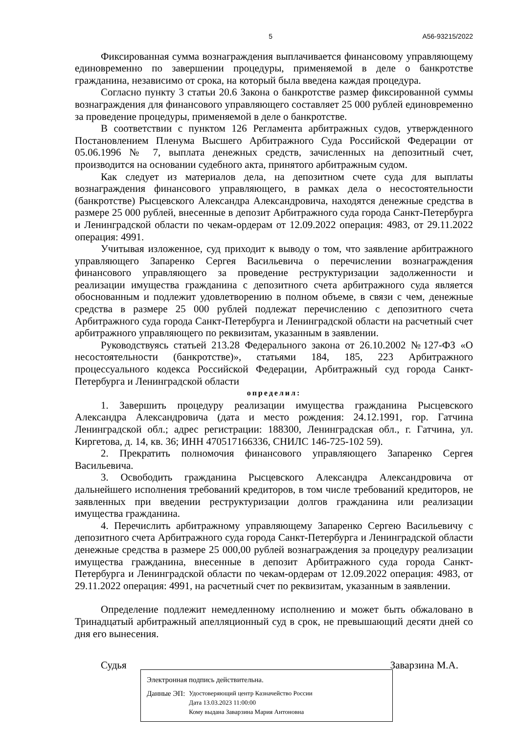5 А56-93215/2022
Фиксированная сумма вознаграждения выплачивается финансовому управляющему единовременно по завершении процедуры, применяемой в деле о банкротстве гражданина, независимо от срока, на который была введена каждая процедура.
Согласно пункту 3 статьи 20.6 Закона о банкротстве размер фиксированной суммы вознаграждения для финансового управляющего составляет 25 000 рублей единовременно за проведение процедуры, применяемой в деле о банкротстве.
В соответствии с пунктом 126 Регламента арбитражных судов, утвержденного Постановлением Пленума Высшего Арбитражного Суда Российской Федерации от 05.06.1996 № 7, выплата денежных средств, зачисленных на депозитный счет, производится на основании судебного акта, принятого арбитражным судом.
Как следует из материалов дела, на депозитном счете суда для выплаты вознаграждения финансового управляющего, в рамках дела о несостоятельности (банкротстве) Рысцевского Александра Александровича, находятся денежные средства в размере 25 000 рублей, внесенные в депозит Арбитражного суда города Санкт-Петербурга и Ленинградской области по чекам-ордерам от 12.09.2022 операция: 4983, от 29.11.2022 операция: 4991.
Учитывая изложенное, суд приходит к выводу о том, что заявление арбитражного управляющего Запаренко Сергея Васильевича о перечислении вознаграждения финансового управляющего за проведение реструктуризации задолженности и реализации имущества гражданина с депозитного счета арбитражного суда является обоснованным и подлежит удовлетворению в полном объеме, в связи с чем, денежные средства в размере 25 000 рублей подлежат перечислению с депозитного счета Арбитражного суда города Санкт-Петербурга и Ленинградской области на расчетный счет арбитражного управляющего по реквизитам, указанным в заявлении.
Руководствуясь статьей 213.28 Федерального закона от 26.10.2002 №127-ФЗ «О несостоятельности (банкротстве)», статьями 184, 185, 223 Арбитражного процессуального кодекса Российской Федерации, Арбитражный суд города Санкт-Петербурга и Ленинградской области
определил:
1. Завершить процедуру реализации имущества гражданина Рысцевского Александра Александровича (дата и место рождения: 24.12.1991, гор. Гатчина Ленинградской обл.; адрес регистрации: 188300, Ленинградская обл., г. Гатчина, ул. Киргетова, д. 14, кв. 36; ИНН 470517166336, СНИЛС 146-725-102 59).
2. Прекратить полномочия финансового управляющего Запаренко Сергея Васильевича.
3. Освободить гражданина Рысцевского Александра Александровича от дальнейшего исполнения требований кредиторов, в том числе требований кредиторов, не заявленных при введении реструктуризации долгов гражданина или реализации имущества гражданина.
4. Перечислить арбитражному управляющему Запаренко Сергею Васильевичу с депозитного счета Арбитражного суда города Санкт-Петербурга и Ленинградской области денежные средства в размере 25 000,00 рублей вознаграждения за процедуру реализации имущества гражданина, внесенные в депозит Арбитражного суда города Санкт-Петербурга и Ленинградской области по чекам-ордерам от 12.09.2022 операция: 4983, от 29.11.2022 операция: 4991, на расчетный счет по реквизитам, указанным в заявлении.
Определение подлежит немедленному исполнению и может быть обжаловано в Тринадцатый арбитражный апелляционный суд в срок, не превышающий десяти дней со дня его вынесения.
Судья Заварзина М.А.
Электронная подпись действительна.
Данные ЭП:
Удостоверяющий центр Казначейство России
Дата 13.03.2023 11:00:00
Кому выдана Заварзина Мария Антоновна